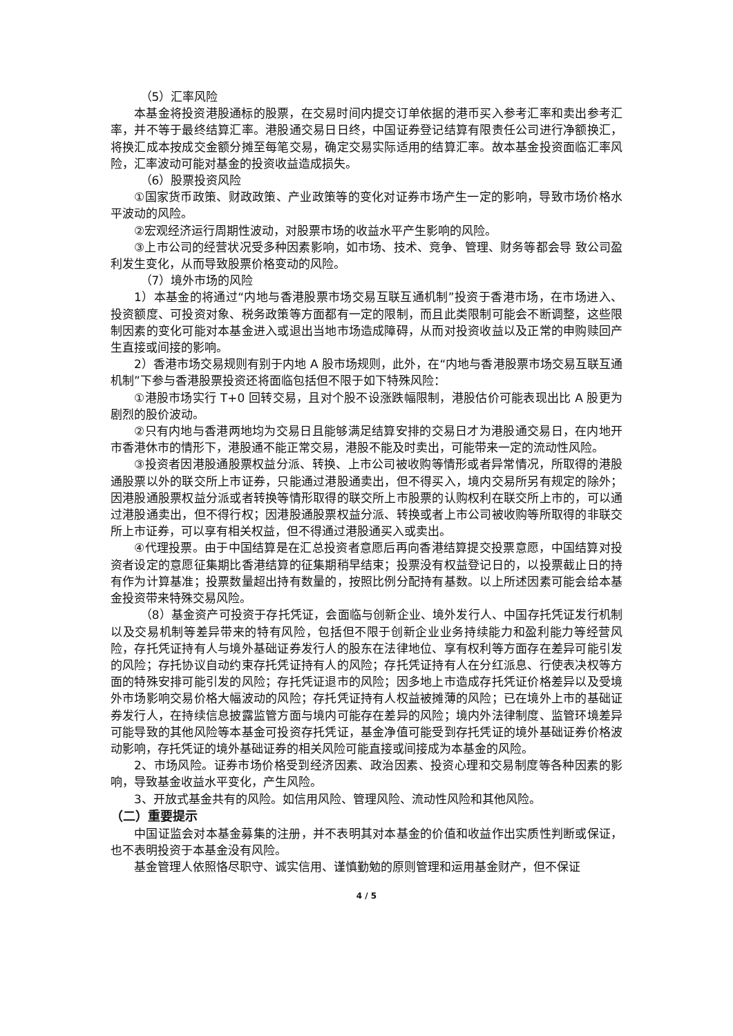（5）汇率风险
本基金将投资港股通标的股票，在交易时间内提交订单依据的港币买入参考汇率和卖出参考汇率，并不等于最终结算汇率。港股通交易日日终，中国证券登记结算有限责任公司进行净额换汇，将换汇成本按成交金额分摊至每笔交易，确定交易实际适用的结算汇率。故本基金投资面临汇率风险，汇率波动可能对基金的投资收益造成损失。
（6）股票投资风险
①国家货币政策、财政政策、产业政策等的变化对证券市场产生一定的影响，导致市场价格水平波动的风险。
②宏观经济运行周期性波动，对股票市场的收益水平产生影响的风险。
③上市公司的经营状况受多种因素影响，如市场、技术、竞争、管理、财务等都会导 致公司盈利发生变化，从而导致股票价格变动的风险。
（7）境外市场的风险
1）本基金的将通过“内地与香港股票市场交易互联互通机制”投资于香港市场，在市场进入、投资额度、可投资对象、税务政策等方面都有一定的限制，而且此类限制可能会不断调整，这些限制因素的变化可能对本基金进入或退出当地市场造成障碍，从而对投资收益以及正常的申购赎回产生直接或间接的影响。
2）香港市场交易规则有别于内地 A 股市场规则，此外，在“内地与香港股票市场交易互联互通机制”下参与香港股票投资还将面临包括但不限于如下特殊风险：
①港股市场实行 T+0 回转交易，且对个股不设涨跌幅限制，港股估价可能表现出比 A 股更为剧烈的股价波动。
②只有内地与香港两地均为交易日且能够满足结算安排的交易日才为港股通交易日，在内地开市香港休市的情形下，港股通不能正常交易，港股不能及时卖出，可能带来一定的流动性风险。
③投资者因港股通股票权益分派、转换、上市公司被收购等情形或者异常情况，所取得的港股通股票以外的联交所上市证券，只能通过港股通卖出，但不得买入，境内交易所另有规定的除外；因港股通股票权益分派或者转换等情形取得的联交所上市股票的认购权利在联交所上市的，可以通过港股通卖出，但不得行权；因港股通股票权益分派、转换或者上市公司被收购等所取得的非联交所上市证券，可以享有相关权益，但不得通过港股通买入或卖出。
④代理投票。由于中国结算是在汇总投资者意愿后再向香港结算提交投票意愿，中国结算对投资者设定的意愿征集期比香港结算的征集期稍早结束；投票没有权益登记日的，以投票截止日的持有作为计算基准；投票数量超出持有数量的，按照比例分配持有基数。以上所述因素可能会给本基金投资带来特殊交易风险。
（8）基金资产可投资于存托凭证，会面临与创新企业、境外发行人、中国存托凭证发行机制以及交易机制等差异带来的特有风险，包括但不限于创新企业业务持续能力和盈利能力等经营风险，存托凭证持有人与境外基础证券发行人的股东在法律地位、享有权利等方面存在差异可能引发的风险；存托协议自动约束存托凭证持有人的风险；存托凭证持有人在分红派息、行使表决权等方面的特殊安排可能引发的风险；存托凭证退市的风险；因多地上市造成存托凭证价格差异以及受境外市场影响交易价格大幅波动的风险；存托凭证持有人权益被摊薄的风险；已在境外上市的基础证券发行人，在持续信息披露监管方面与境内可能存在差异的风险；境内外法律制度、监管环境差异可能导致的其他风险等本基金可投资存托凭证，基金净值可能受到存托凭证的境外基础证券价格波动影响，存托凭证的境外基础证券的相关风险可能直接或间接成为本基金的风险。
2、市场风险。证券市场价格受到经济因素、政治因素、投资心理和交易制度等各种因素的影响，导致基金收益水平变化，产生风险。
3、开放式基金共有的风险。如信用风险、管理风险、流动性风险和其他风险。
（二）重要提示
中国证监会对本基金募集的注册，并不表明其对本基金的价值和收益作出实质性判断或保证，也不表明投资于本基金没有风险。
基金管理人依照恪尽职守、诚实信用、谨慎勤勉的原则管理和运用基金财产，但不保证
4 / 5